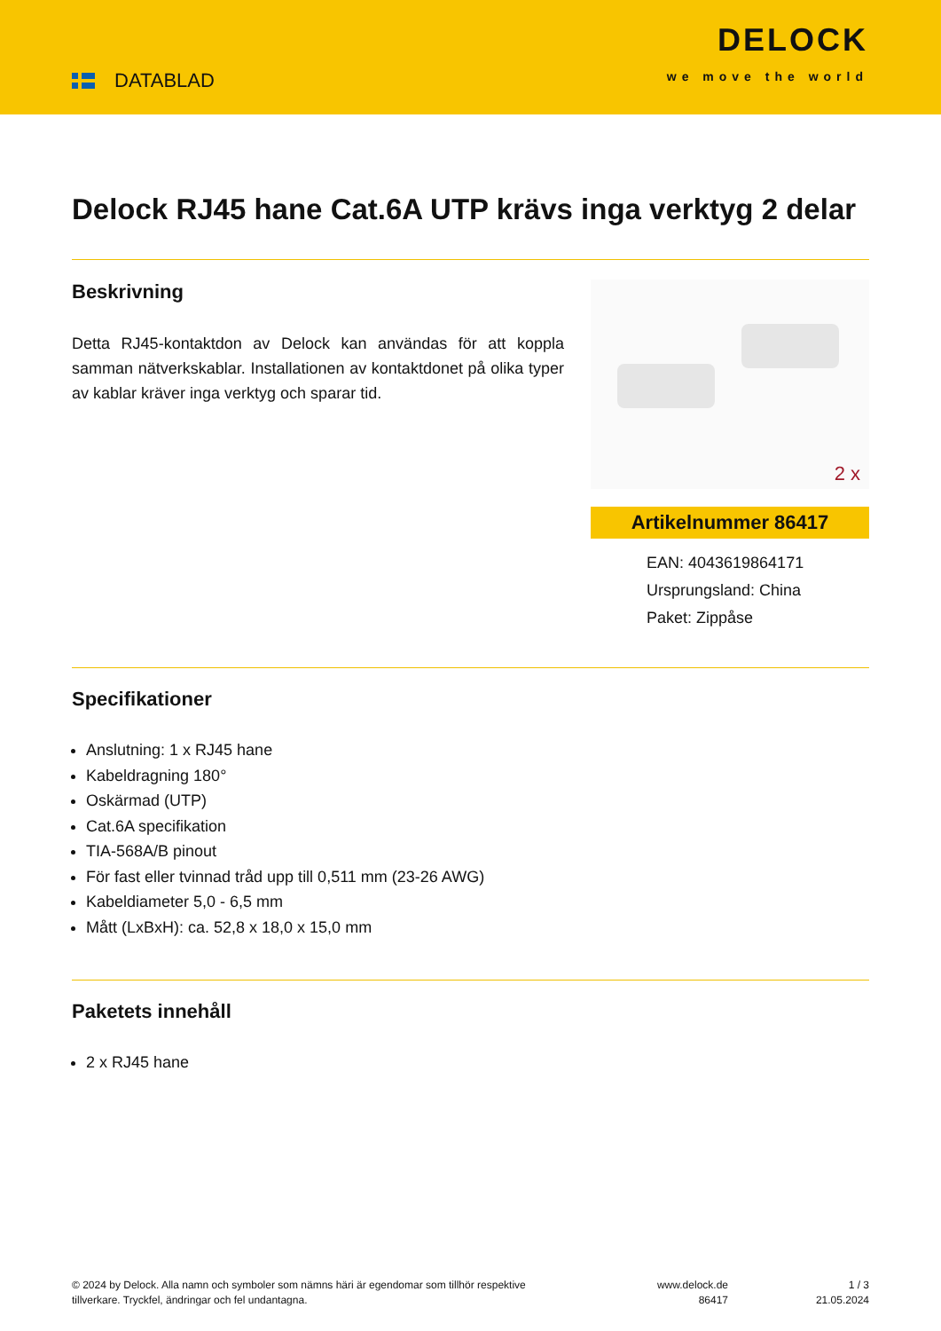DATABLAD
DELOCK
we move the world
Delock RJ45 hane Cat.6A UTP krävs inga verktyg 2 delar
Beskrivning
Detta RJ45-kontaktdon av Delock kan användas för att koppla samman nätverkskablar. Installationen av kontaktdonet på olika typer av kablar kräver inga verktyg och sparar tid.
2 x
Artikelnummer 86417
EAN: 4043619864171
Ursprungsland: China
Paket: Zippåse
Specifikationer
Anslutning: 1 x RJ45 hane
Kabeldragning 180°
Oskärmad (UTP)
Cat.6A specifikation
TIA-568A/B pinout
För fast eller tvinnad tråd upp till 0,511 mm (23-26 AWG)
Kabeldiameter 5,0 - 6,5 mm
Mått (LxBxH): ca. 52,8 x 18,0 x 15,0 mm
Paketets innehåll
2 x RJ45 hane
© 2024 by Delock. Alla namn och symboler som nämns häri är egendomar som tillhör respektive tillverkare. Tryckfel, ändringar och fel undantagna.
www.delock.de
86417
1 / 3
21.05.2024